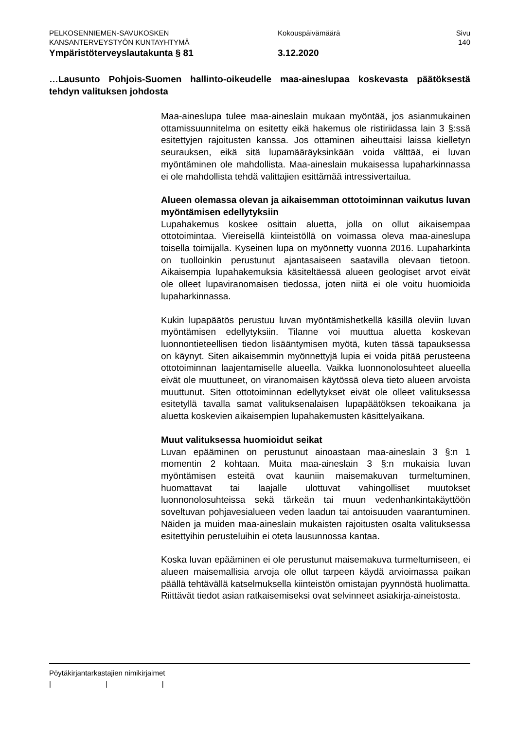PELKOSENNIEMEN-SAVUKOSKEN Kokouspäivämäärä Sivu
KANSANTERVEYSTYÖN KUNTAYHTYMÄ 140
Ympäristöterveyslautakunta § 81 3.12.2020
…Lausunto Pohjois-Suomen hallinto-oikeudelle maa-aineslupaa koskevasta päätöksestä tehdyn valituksen johdosta
Maa-aineslupa tulee maa-aineslain mukaan myöntää, jos asianmukainen ottamissuunnitelma on esitetty eikä hakemus ole ristiriidassa lain 3 §:ssä esitettyjen rajoitusten kanssa. Jos ottaminen aiheuttaisi laissa kielletyn seurauksen, eikä sitä lupamääräyksinkään voida välttää, ei luvan myöntäminen ole mahdollista. Maa-aineslain mukaisessa lupaharkinnassa ei ole mahdollista tehdä valittajien esittämää intressivertailua.
Alueen olemassa olevan ja aikaisemman ottotoiminnan vaikutus luvan myöntämisen edellytyksiin
Lupahakemus koskee osittain aluetta, jolla on ollut aikaisempaa ottotoimintaa. Viereisellä kiinteistöllä on voimassa oleva maa-aineslupa toisella toimijalla. Kyseinen lupa on myönnetty vuonna 2016. Lupaharkinta on tuolloinkin perustunut ajantasaiseen saatavilla olevaan tietoon. Aikaisempia lupahakemuksia käsiteltäessä alueen geologiset arvot eivät ole olleet lupaviranomaisen tiedossa, joten niitä ei ole voitu huomioida lupaharkinnassa.
Kukin lupapäätös perustuu luvan myöntämishetkellä käsillä oleviin luvan myöntämisen edellytyksiin. Tilanne voi muuttua aluetta koskevan luonnontieteellisen tiedon lisääntymisen myötä, kuten tässä tapauksessa on käynyt. Siten aikaisemmin myönnettyjä lupia ei voida pitää perusteena ottotoiminnan laajentamiselle alueella. Vaikka luonnonolosuhteet alueella eivät ole muuttuneet, on viranomaisen käytössä oleva tieto alueen arvoista muuttunut. Siten ottotoiminnan edellytykset eivät ole olleet valituksessa esitetyllä tavalla samat valituksenalaisen lupapäätöksen tekoaikana ja aluetta koskevien aikaisempien lupahakemusten käsittelyaikana.
Muut valituksessa huomioidut seikat
Luvan epääminen on perustunut ainoastaan maa-aineslain 3 §:n 1 momentin 2 kohtaan. Muita maa-aineslain 3 §:n mukaisia luvan myöntämisen esteitä ovat kauniin maisemakuvan turmeltuminen, huomattavat tai laajalle ulottuvat vahingolliset muutokset luonnonolosuhteissa sekä tärkeän tai muun vedenhankintakäyttöön soveltuvan pohjavesialueen veden laadun tai antoisuuden vaarantuminen. Näiden ja muiden maa-aineslain mukaisten rajoitusten osalta valituksessa esitettyihin perusteluihin ei oteta lausunnossa kantaa.
Koska luvan epääminen ei ole perustunut maisemakuva turmeltumiseen, ei alueen maisemallisia arvoja ole ollut tarpeen käydä arvioimassa paikan päällä tehtävällä katselmuksella kiinteistön omistajan pyynnöstä huolimatta. Riittävät tiedot asian ratkaisemiseksi ovat selvinneet asiakirja-aineistosta.
Pöytäkirjantarkastajien nimikirjaimet
| | |